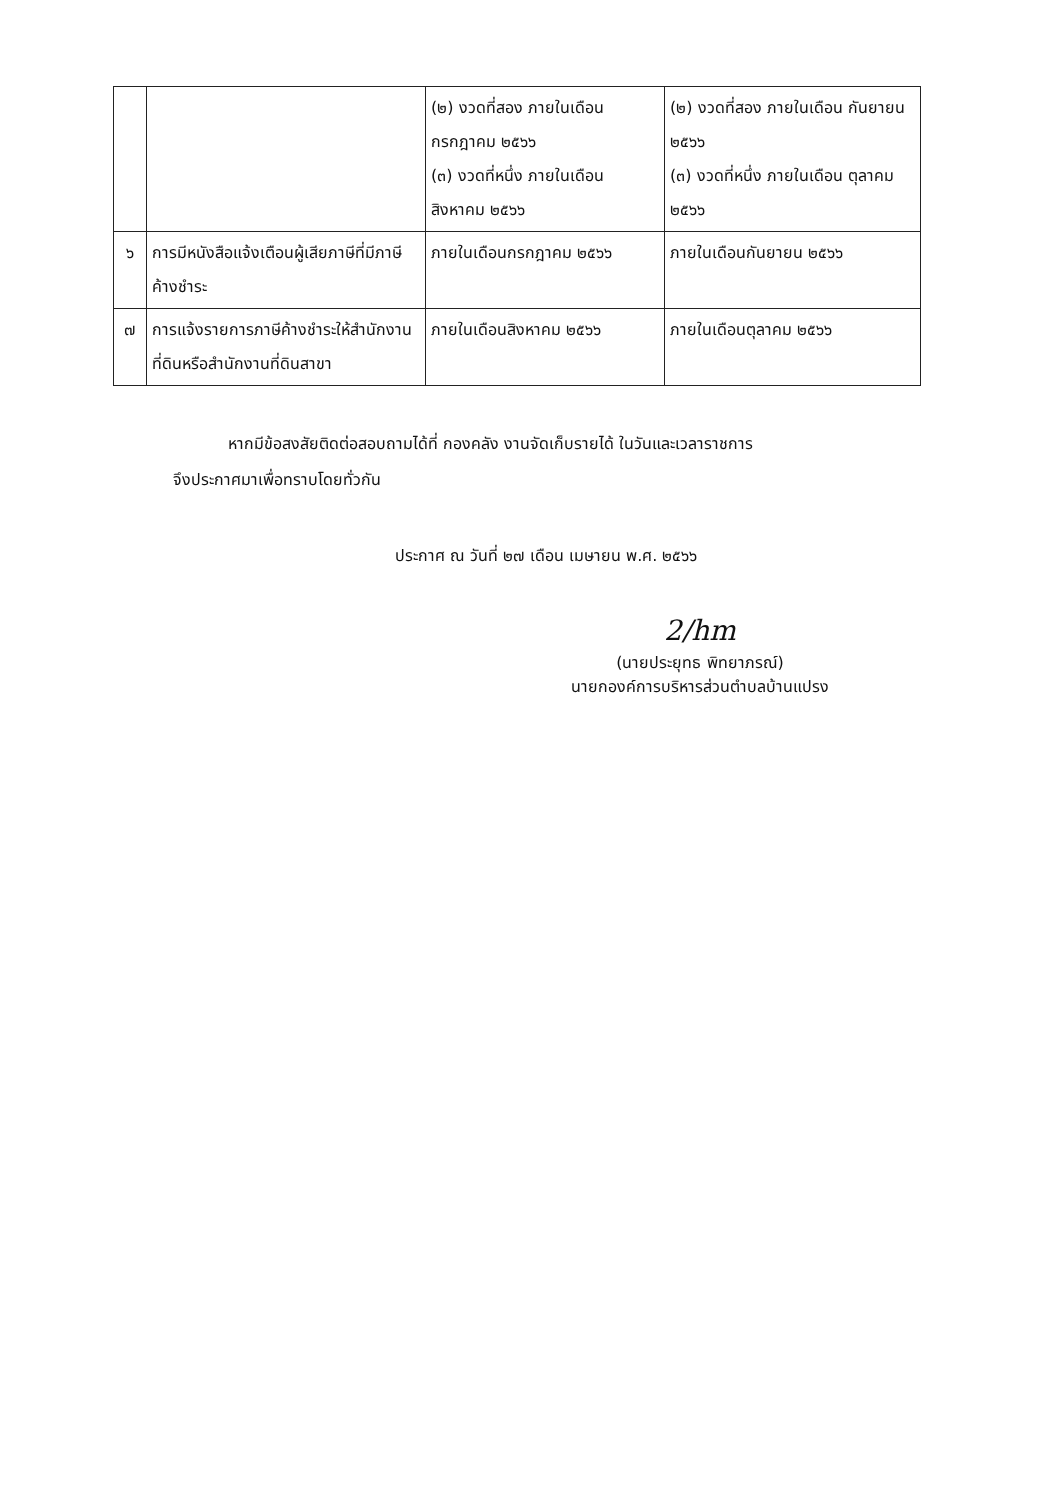| | | (๒) งวดที่สอง ภายในเดือน กรกฎาคม ๒๕๖๖ (๓) งวดที่หนึ่ง ภายในเดือน สิงหาคม ๒๕๖๖ | (๒) งวดที่สอง ภายในเดือน กันยายน ๒๕๖๖ (๓) งวดที่หนึ่ง ภายในเดือน ตุลาคม ๒๕๖๖ |
| ๖ | การมีหนังสือแจ้งเตือนผู้เสียภาษีที่มีภาษีค้างชำระ | ภายในเดือนกรกฎาคม ๒๕๖๖ | ภายในเดือนกันยายน ๒๕๖๖ |
| ๗ | การแจ้งรายการภาษีค้างชำระให้สำนักงานที่ดินหรือสำนักงานที่ดินสาขา | ภายในเดือนสิงหาคม ๒๕๖๖ | ภายในเดือนตุลาคม ๒๕๖๖ |
หากมีข้อสงสัยติดต่อสอบถามได้ที่ กองคลัง งานจัดเก็บรายได้ ในวันและเวลาราชการ
จึงประกาศมาเพื่อทราบโดยทั่วกัน
ประกาศ ณ วันที่ ๒๗ เดือน เมษายน พ.ศ. ๒๕๖๖
2/hm
(นายประยุทธ พิทยาภรณ์)
นายกองค์การบริหารส่วนตำบลบ้านแปรง